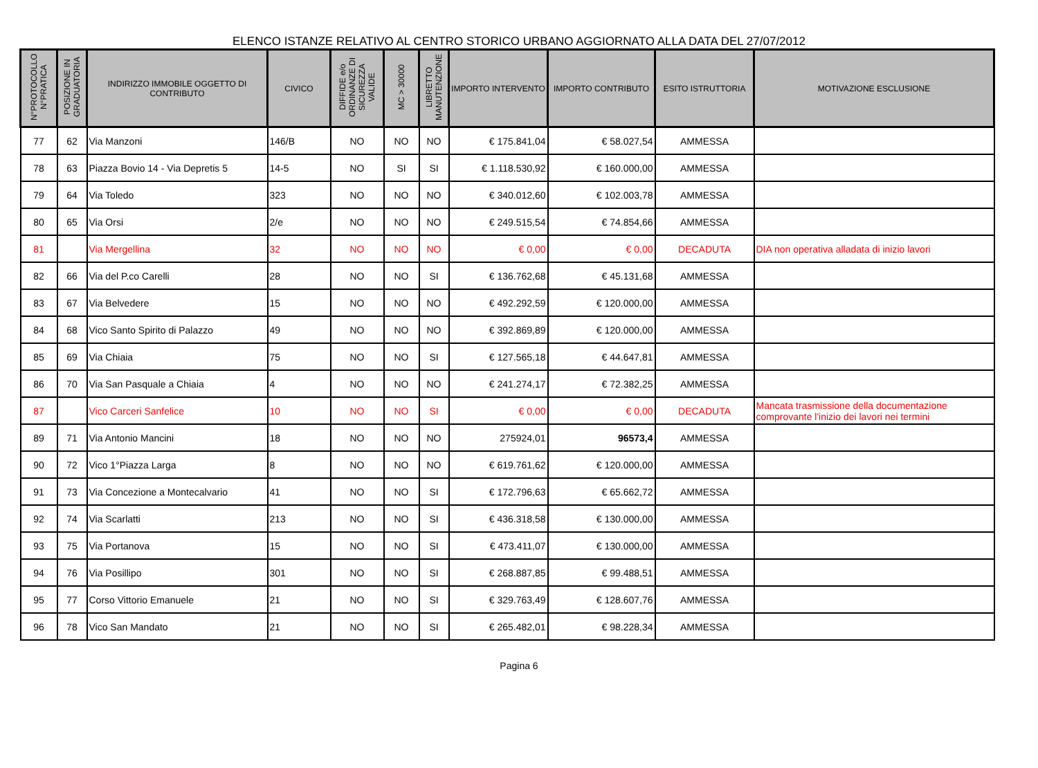ELENCO ISTANZE RELATIVO AL CENTRO STORICO URBANO AGGIORNATO ALLA DATA DEL 27/07/2012
| N°PROTOCOLLO N°PRATICA | POSIZIONE IN GRADUATORIA | INDIRIZZO IMMOBILE OGGETTO DI CONTRIBUTO | CIVICO | DIFFIDE e/o ORDINANZE DI SICUREZZA VALIDE | MC > 30000 | LIBRETTO MANUTENZIONE | IMPORTO INTERVENTO | IMPORTO CONTRIBUTO | ESITO ISTRUTTORIA | MOTIVAZIONE ESCLUSIONE |
| --- | --- | --- | --- | --- | --- | --- | --- | --- | --- | --- |
| 77 | 62 | Via Manzoni | 146/B | NO | NO | NO | € 175.841,04 | € 58.027,54 | AMMESSA | |
| 78 | 63 | Piazza Bovio 14 - Via Depretis 5 | 14-5 | NO | SI | SI | € 1.118.530,92 | € 160.000,00 | AMMESSA | |
| 79 | 64 | Via Toledo | 323 | NO | NO | NO | € 340.012,60 | € 102.003,78 | AMMESSA | |
| 80 | 65 | Via Orsi | 2/e | NO | NO | NO | € 249.515,54 | € 74.854,66 | AMMESSA | |
| 81 | | Via Mergellina | 32 | NO | NO | NO | € 0,00 | € 0,00 | DECADUTA | DIA non operativa alladata di inizio lavori |
| 82 | 66 | Via del P.co Carelli | 28 | NO | NO | SI | € 136.762,68 | € 45.131,68 | AMMESSA | |
| 83 | 67 | Via Belvedere | 15 | NO | NO | NO | € 492.292,59 | € 120.000,00 | AMMESSA | |
| 84 | 68 | Vico Santo Spirito di Palazzo | 49 | NO | NO | NO | € 392.869,89 | € 120.000,00 | AMMESSA | |
| 85 | 69 | Via Chiaia | 75 | NO | NO | SI | € 127.565,18 | € 44.647,81 | AMMESSA | |
| 86 | 70 | Via San Pasquale a Chiaia | 4 | NO | NO | NO | € 241.274,17 | € 72.382,25 | AMMESSA | |
| 87 | | Vico Carceri Sanfelice | 10 | NO | NO | SI | € 0,00 | € 0,00 | DECADUTA | Mancata trasmissione della documentazione comprovante l'inizio dei lavori nei termini |
| 89 | 71 | Via Antonio Mancini | 18 | NO | NO | NO | 275924,01 | 96573,4 | AMMESSA | |
| 90 | 72 | Vico 1°Piazza Larga | 8 | NO | NO | NO | € 619.761,62 | € 120.000,00 | AMMESSA | |
| 91 | 73 | Via Concezione a Montecalvario | 41 | NO | NO | SI | € 172.796,63 | € 65.662,72 | AMMESSA | |
| 92 | 74 | Via Scarlatti | 213 | NO | NO | SI | € 436.318,58 | € 130.000,00 | AMMESSA | |
| 93 | 75 | Via Portanova | 15 | NO | NO | SI | € 473.411,07 | € 130.000,00 | AMMESSA | |
| 94 | 76 | Via Posillipo | 301 | NO | NO | SI | € 268.887,85 | € 99.488,51 | AMMESSA | |
| 95 | 77 | Corso Vittorio Emanuele | 21 | NO | NO | SI | € 329.763,49 | € 128.607,76 | AMMESSA | |
| 96 | 78 | Vico San Mandato | 21 | NO | NO | SI | € 265.482,01 | € 98.228,34 | AMMESSA | |
Pagina 6